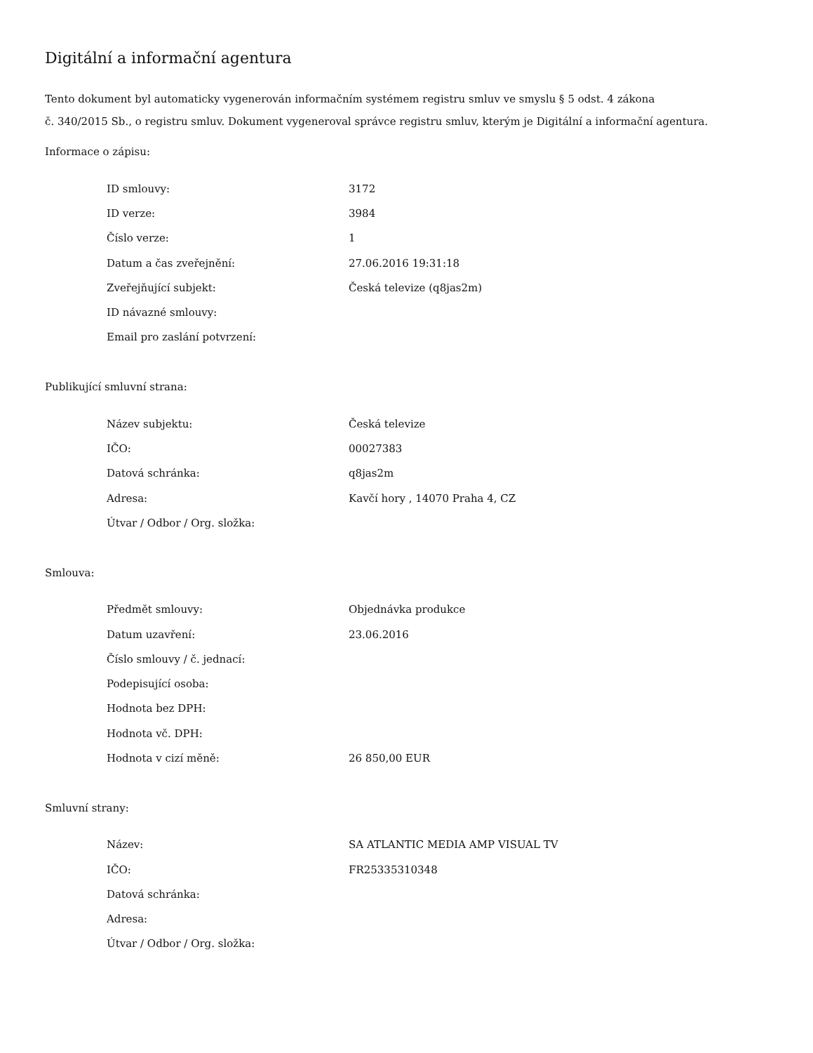Digitální a informační agentura
Tento dokument byl automaticky vygenerován informačním systémem registru smluv ve smyslu § 5 odst. 4 zákona
č. 340/2015 Sb., o registru smluv. Dokument vygeneroval správce registru smluv, kterým je Digitální a informační agentura.
Informace o zápisu:
| ID smlouvy: | 3172 |
| ID verze: | 3984 |
| Číslo verze: | 1 |
| Datum a čas zveřejnění: | 27.06.2016 19:31:18 |
| Zveřejňující subjekt: | Česká televize (q8jas2m) |
| ID návazné smlouvy: | |
| Email pro zaslání potvrzení: | |
Publikující smluvní strana:
| Název subjektu: | Česká televize |
| IČO: | 00027383 |
| Datová schránka: | q8jas2m |
| Adresa: | Kavčí hory , 14070 Praha 4, CZ |
| Útvar / Odbor / Org. složka: | |
Smlouva:
| Předmět smlouvy: | Objednávka produkce |
| Datum uzavření: | 23.06.2016 |
| Číslo smlouvy / č. jednací: | |
| Podepisující osoba: | |
| Hodnota bez DPH: | |
| Hodnota vč. DPH: | |
| Hodnota v cizí měně: | 26 850,00 EUR |
Smluvní strany:
| Název: | SA ATLANTIC MEDIA AMP VISUAL TV |
| IČO: | FR25335310348 |
| Datová schránka: | |
| Adresa: | |
| Útvar / Odbor / Org. složka: | |